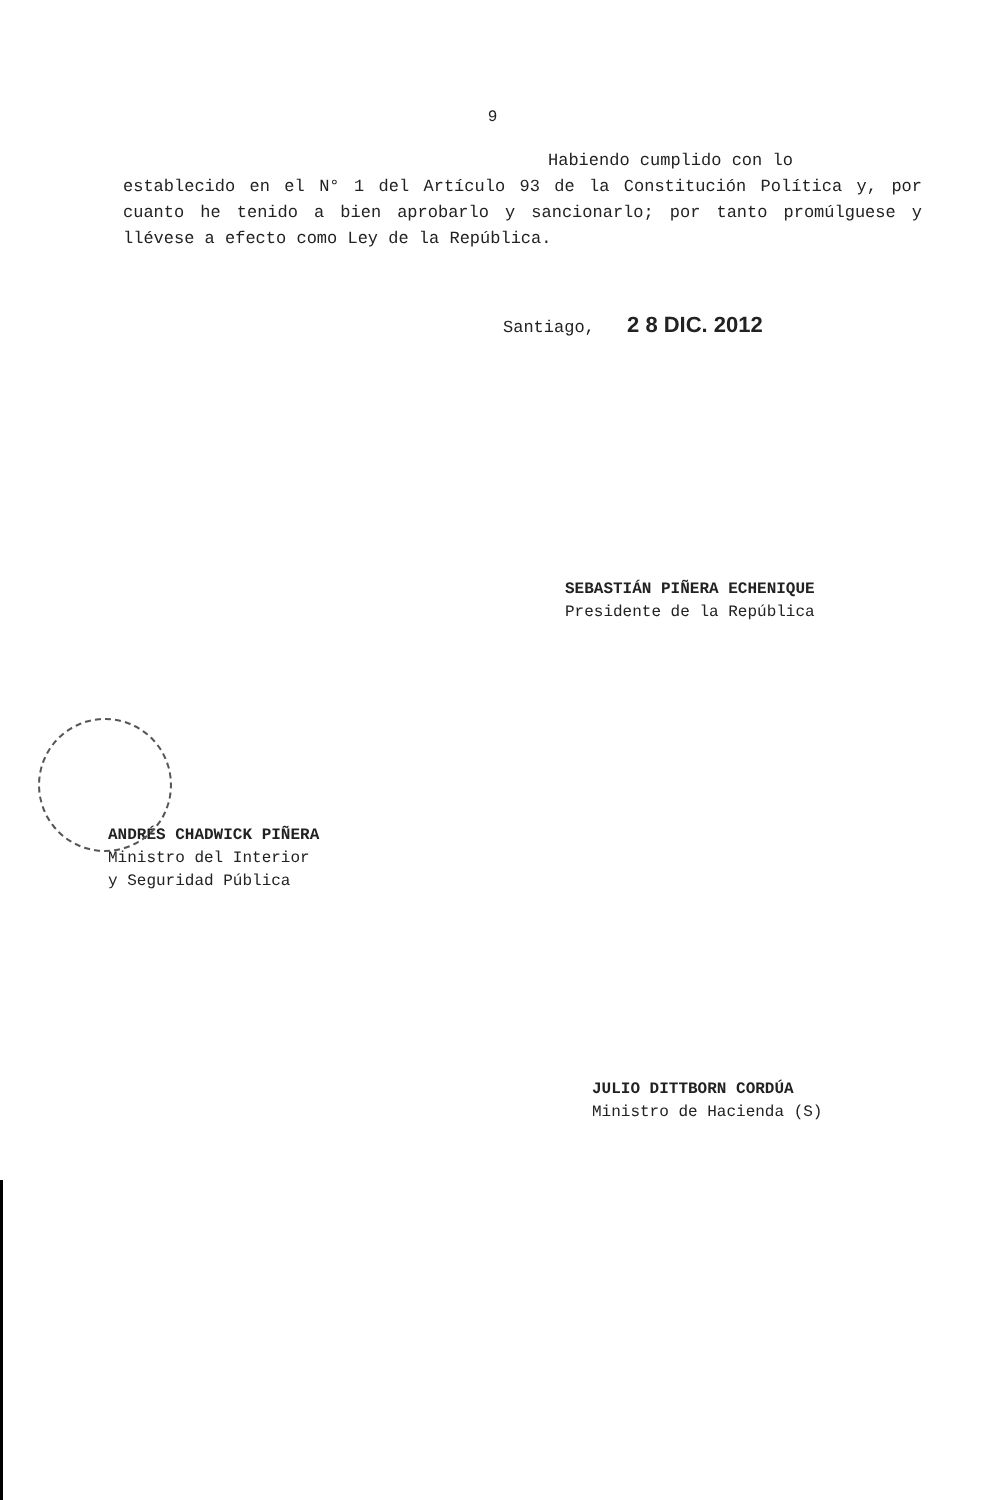9
Habiendo cumplido con lo
establecido en el N° 1 del Artículo 93 de la Constitución Política y, por cuanto he tenido a bien aprobarlo y sancionarlo; por tanto promúlguese y llévese a efecto como Ley de la República.
Santiago, 2 8 DIC. 2012
SEBASTIÁN PIÑERA ECHENIQUE
Presidente de la República
ANDRÉS CHADWICK PIÑERA
Ministro del Interior
y Seguridad Pública
JULIO DITTBORN CORDÚA
Ministro de Hacienda (S)